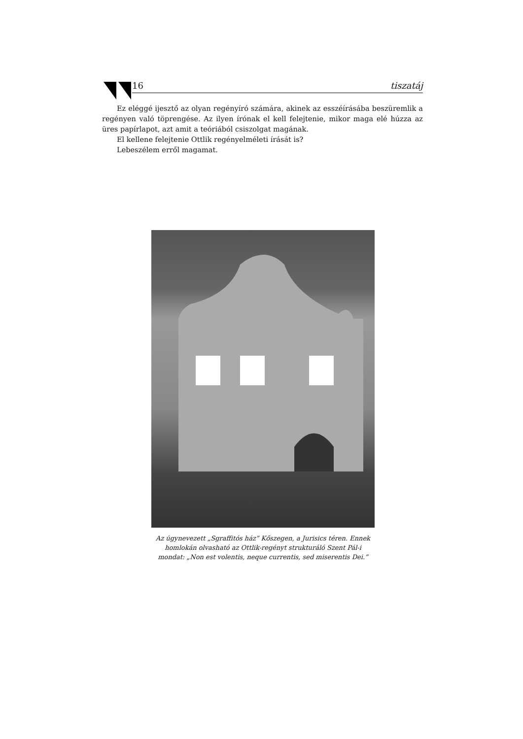16 tiszatáj
Ez eléggé ijesztő az olyan regényíró számára, akinek az esszéírásába beszüremlik a regényen való töprengése. Az ilyen írónak el kell felejtenie, mikor maga elé húzza az üres papírlapot, azt amit a teóriából csiszolgat magának.
El kellene felejtenie Ottlik regényelméleti írását is?
Lebeszélem erről magamat.
Az úgynevezett „Sgraffitós ház” Kőszegen, a Jurisics téren. Ennek homlokán olvasható az Ottlik-regényt strukturáló Szent Pál-i mondat: „Non est volentis, neque currentis, sed miserentis Dei.”